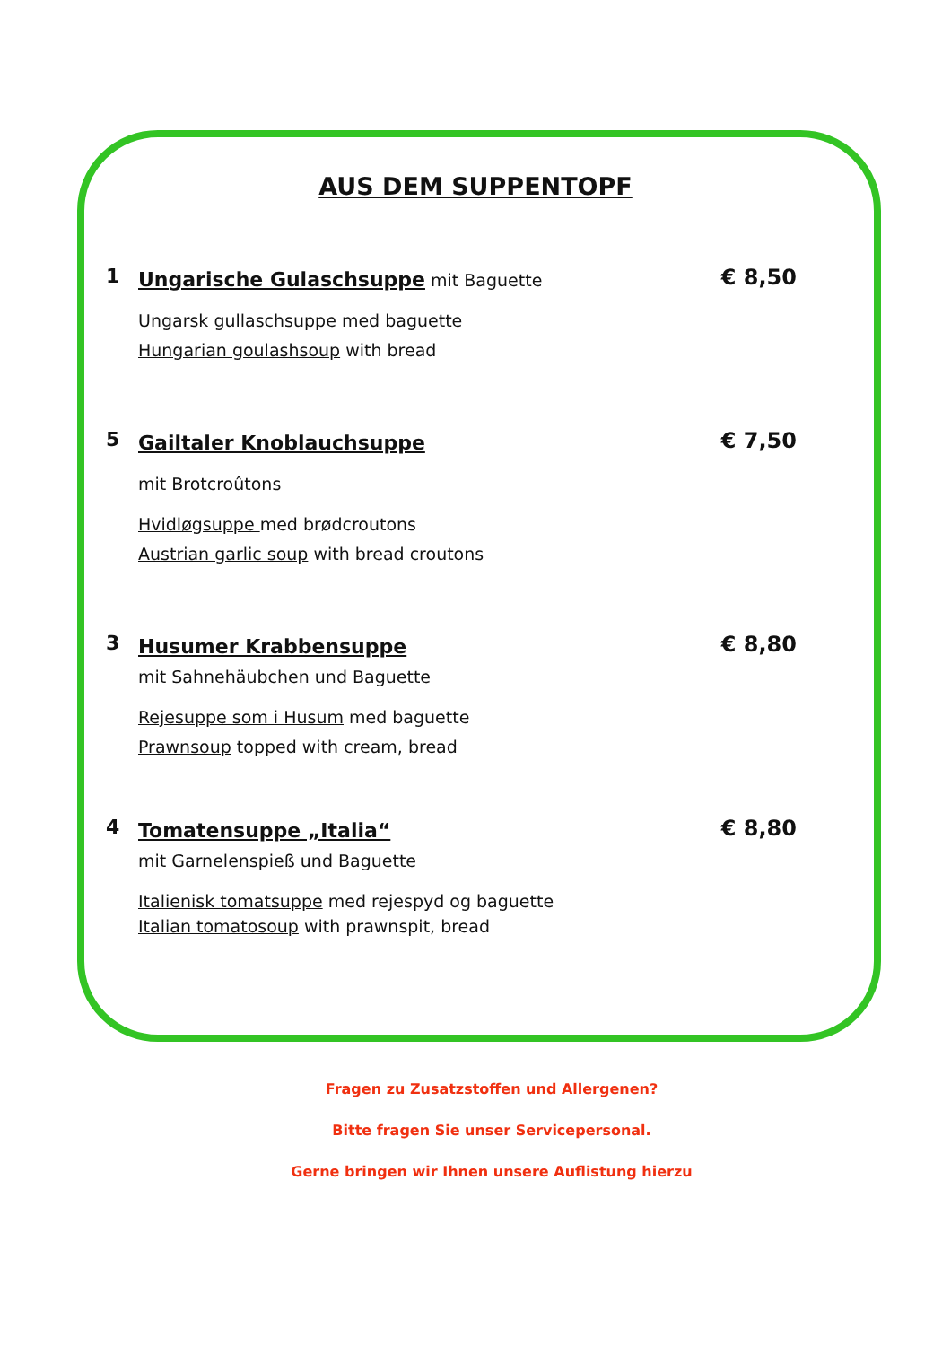AUS DEM SUPPENTOPF
1
Ungarische Gulaschsuppe mit Baguette
Ungarsk gullaschsuppe med baguette
Hungarian goulashsoup with bread
€ 8,50
5
Gailtaler Knoblauchsuppe
mit Brotcroûtons
Hvidløgsuppe med brødcroutons
Austrian garlic soup with bread croutons
€ 7,50
3
Husumer Krabbensuppe
mit Sahnehäubchen und Baguette
Rejesuppe som i Husum med baguette
Prawnsoup topped with cream, bread
€ 8,80
4
Tomatensuppe „Italia“
mit Garnelenspieß und Baguette
Italienisk tomatsuppe med rejespyd og baguette
Italian tomatosoup with prawnspit, bread
€ 8,80
Fragen zu Zusatzstoffen und Allergenen?
Bitte fragen Sie unser Servicepersonal.
Gerne bringen wir Ihnen unsere Auflistung hierzu